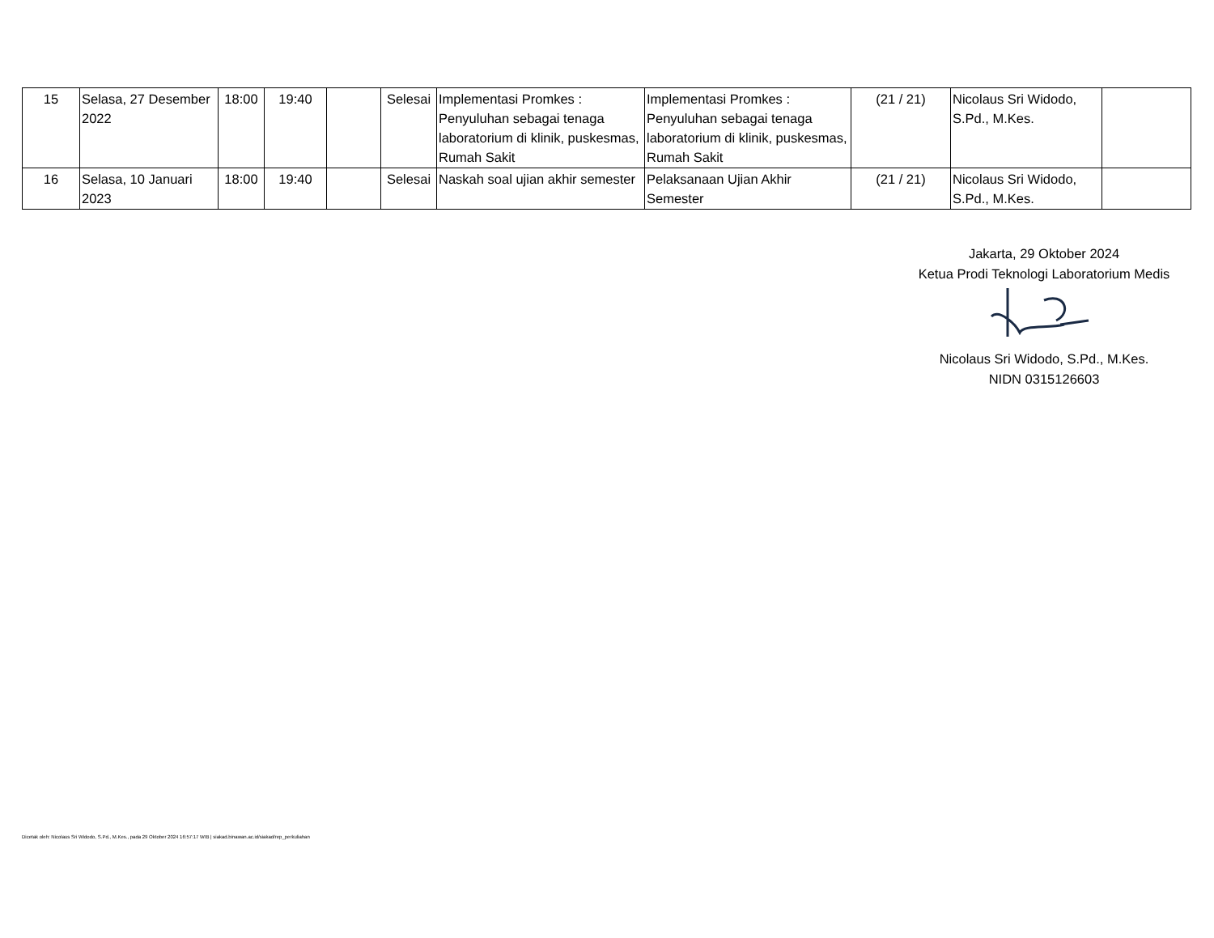| 15 | Selasa, 27 Desember 2022 | 18:00 | 19:40 | | Selesai | Implementasi Promkes : Penyuluhan sebagai tenaga laboratorium di klinik, puskesmas, Rumah Sakit | Implementasi Promkes : Penyuluhan sebagai tenaga laboratorium di klinik, puskesmas, Rumah Sakit | (21 / 21) | Nicolaus Sri Widodo, S.Pd., M.Kes. | |
| 16 | Selasa, 10 Januari 2023 | 18:00 | 19:40 | | Selesai | Naskah soal ujian akhir semester | Pelaksanaan Ujian Akhir Semester | (21 / 21) | Nicolaus Sri Widodo, S.Pd., M.Kes. | |
Jakarta, 29 Oktober 2024
Ketua Prodi Teknologi Laboratorium Medis
Nicolaus Sri Widodo, S.Pd., M.Kes.
NIDN 0315126603
Dicetak oleh: Nicolaus Sri Widodo, S.Pd., M.Kes., pada 29 Oktober 2024 16:57:17 WIB | siakad.binawan.ac.id/siakad/rep_perkuliahan